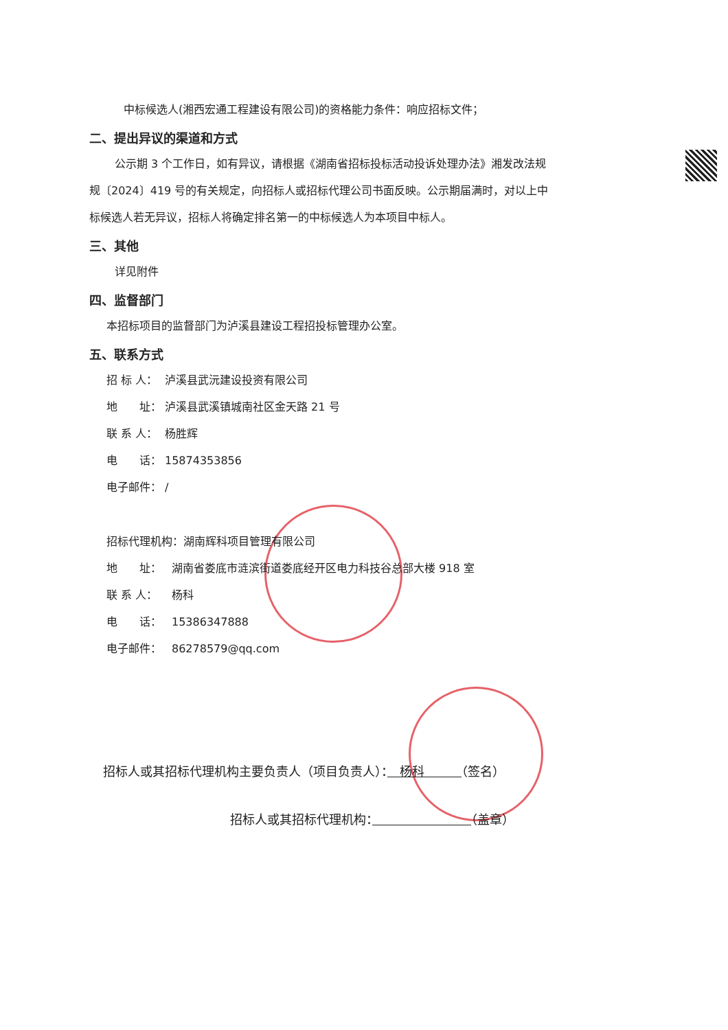中标候选人(湘西宏通工程建设有限公司)的资格能力条件：响应招标文件；
二、提出异议的渠道和方式
公示期 3 个工作日，如有异议，请根据《湖南省招标投标活动投诉处理办法》湘发改法规规〔2024〕419 号的有关规定，向招标人或招标代理公司书面反映。公示期届满时，对以上中标候选人若无异议，招标人将确定排名第一的中标候选人为本项目中标人。
三、其他
详见附件
四、监督部门
本招标项目的监督部门为泸溪县建设工程招投标管理办公室。
五、联系方式
招 标 人： 泸溪县武沅建设投资有限公司
地　　址： 泸溪县武溪镇城南社区金天路 21 号
联 系 人： 杨胜辉
电　　话： 15874353856
电子邮件： /
招标代理机构：湖南辉科项目管理有限公司
地　　址： 湖南省娄底市涟滨街道娄底经开区电力科技谷总部大楼 918 室
联 系 人： 杨科
电　　话： 15386347888
电子邮件： 86278579@qq.com
招标人或其招标代理机构主要负责人（项目负责人）：　杨科　　　（签名）
招标人或其招标代理机构：　　　　　　　　 （盖章）